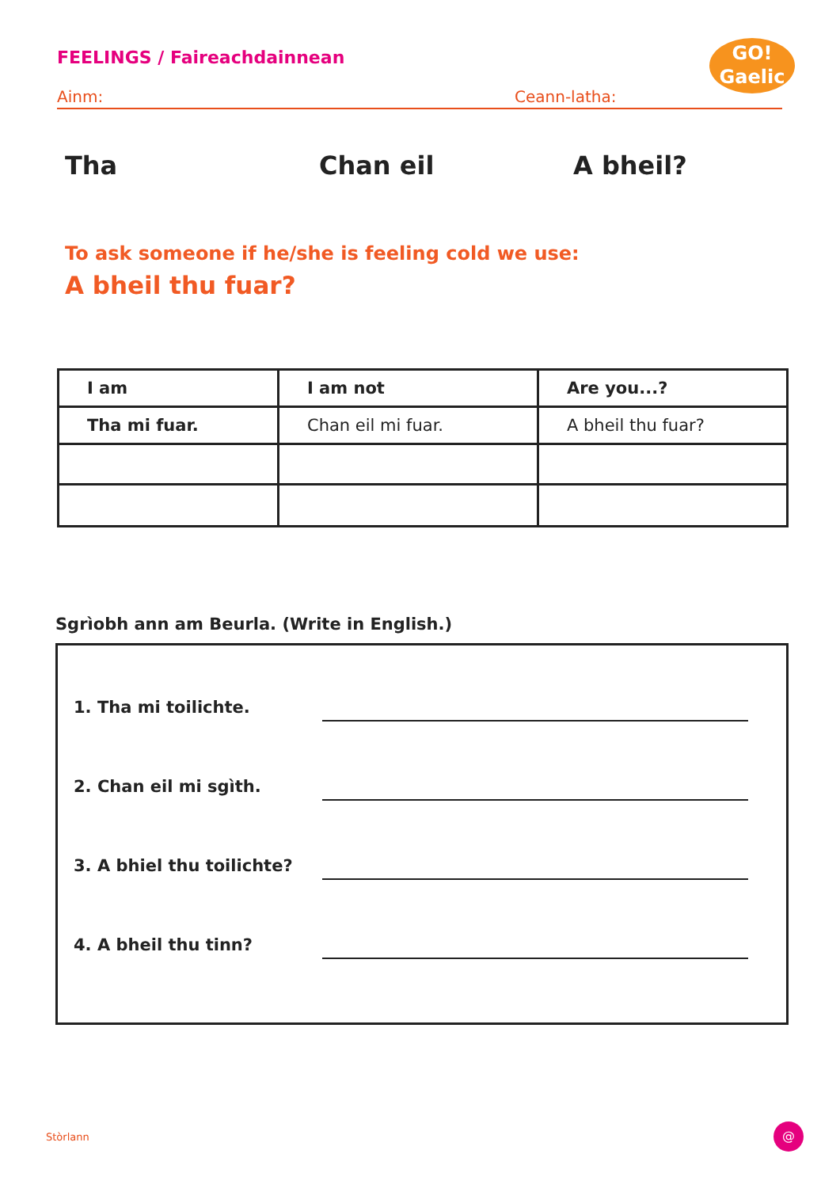FEELINGS / Faireachdainnean
GO!
Gaelic
Ainm: Ceann-latha:
Tha Chan eil A bheil?
To ask someone if he/she is feeling cold we use:
A bheil thu fuar?
| I am | I am not | Are you...? |
| --- | --- | --- |
| Tha mi fuar. | Chan eil mi fuar. | A bheil thu fuar? |
Sgrìobh ann am Beurla. (Write in English.)
1. Tha mi toilichte.
2. Chan eil mi sgìth.
3. A bhiel thu toilichte?
4. A bheil thu tinn?
Stòrlann
@